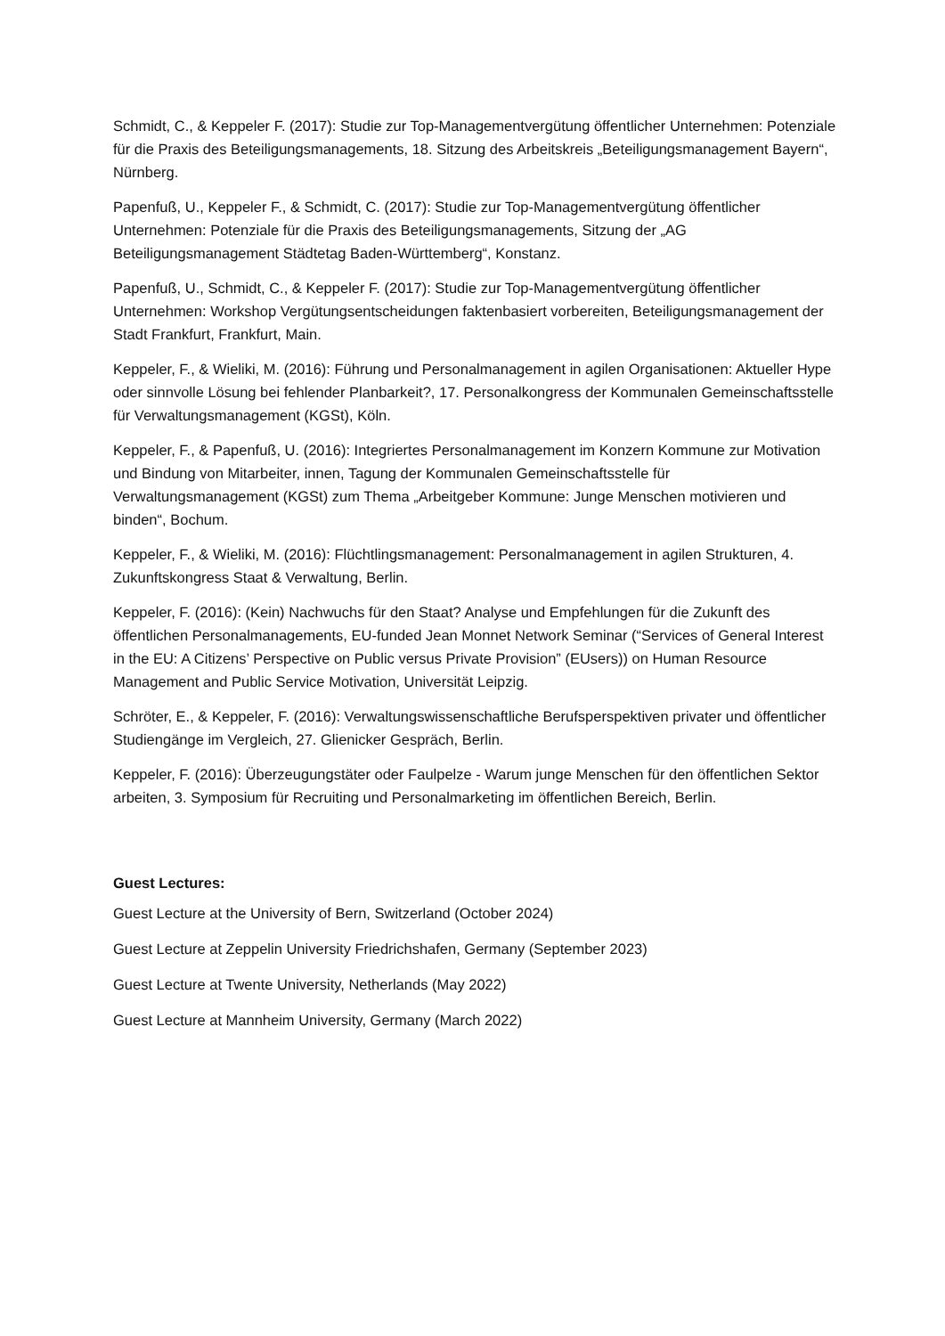Schmidt, C., & Keppeler F. (2017): Studie zur Top-Managementvergütung öffentlicher Unternehmen: Potenziale für die Praxis des Beteiligungsmanagements, 18. Sitzung des Arbeitskreis „Beteiligungsmanagement Bayern“, Nürnberg.
Papenfuß, U., Keppeler F., & Schmidt, C. (2017): Studie zur Top-Managementvergütung öffentlicher Unternehmen: Potenziale für die Praxis des Beteiligungsmanagements, Sitzung der „AG Beteiligungsmanagement Städtetag Baden-Württemberg“, Konstanz.
Papenfuß, U., Schmidt, C., & Keppeler F. (2017): Studie zur Top-Managementvergütung öffentlicher Unternehmen: Workshop Vergütungsentscheidungen faktenbasiert vorbereiten, Beteiligungsmanagement der Stadt Frankfurt, Frankfurt, Main.
Keppeler, F., & Wieliki, M. (2016): Führung und Personalmanagement in agilen Organisationen: Aktueller Hype oder sinnvolle Lösung bei fehlender Planbarkeit?, 17. Personalkongress der Kommunalen Gemeinschaftsstelle für Verwaltungsmanagement (KGSt), Köln.
Keppeler, F., & Papenfuß, U. (2016): Integriertes Personalmanagement im Konzern Kommune zur Motivation und Bindung von Mitarbeiter, innen, Tagung der Kommunalen Gemeinschaftsstelle für Verwaltungsmanagement (KGSt) zum Thema „Arbeitgeber Kommune: Junge Menschen motivieren und binden“, Bochum.
Keppeler, F., & Wieliki, M. (2016): Flüchtlingsmanagement: Personalmanagement in agilen Strukturen, 4. Zukunftskongress Staat & Verwaltung, Berlin.
Keppeler, F. (2016): (Kein) Nachwuchs für den Staat? Analyse und Empfehlungen für die Zukunft des öffentlichen Personalmanagements, EU-funded Jean Monnet Network Seminar (“Services of General Interest in the EU: A Citizens’ Perspective on Public versus Private Provision” (EUsers)) on Human Resource Management and Public Service Motivation, Universität Leipzig.
Schröter, E., & Keppeler, F. (2016): Verwaltungswissenschaftliche Berufsperspektiven privater und öffentlicher Studiengänge im Vergleich, 27. Glienicker Gespräch, Berlin.
Keppeler, F. (2016): Überzeugungstäter oder Faulpelze - Warum junge Menschen für den öffentlichen Sektor arbeiten, 3. Symposium für Recruiting und Personalmarketing im öffentlichen Bereich, Berlin.
Guest Lectures:
Guest Lecture at the University of Bern, Switzerland (October 2024)
Guest Lecture at Zeppelin University Friedrichshafen, Germany (September 2023)
Guest Lecture at Twente University, Netherlands (May 2022)
Guest Lecture at Mannheim University, Germany (March 2022)